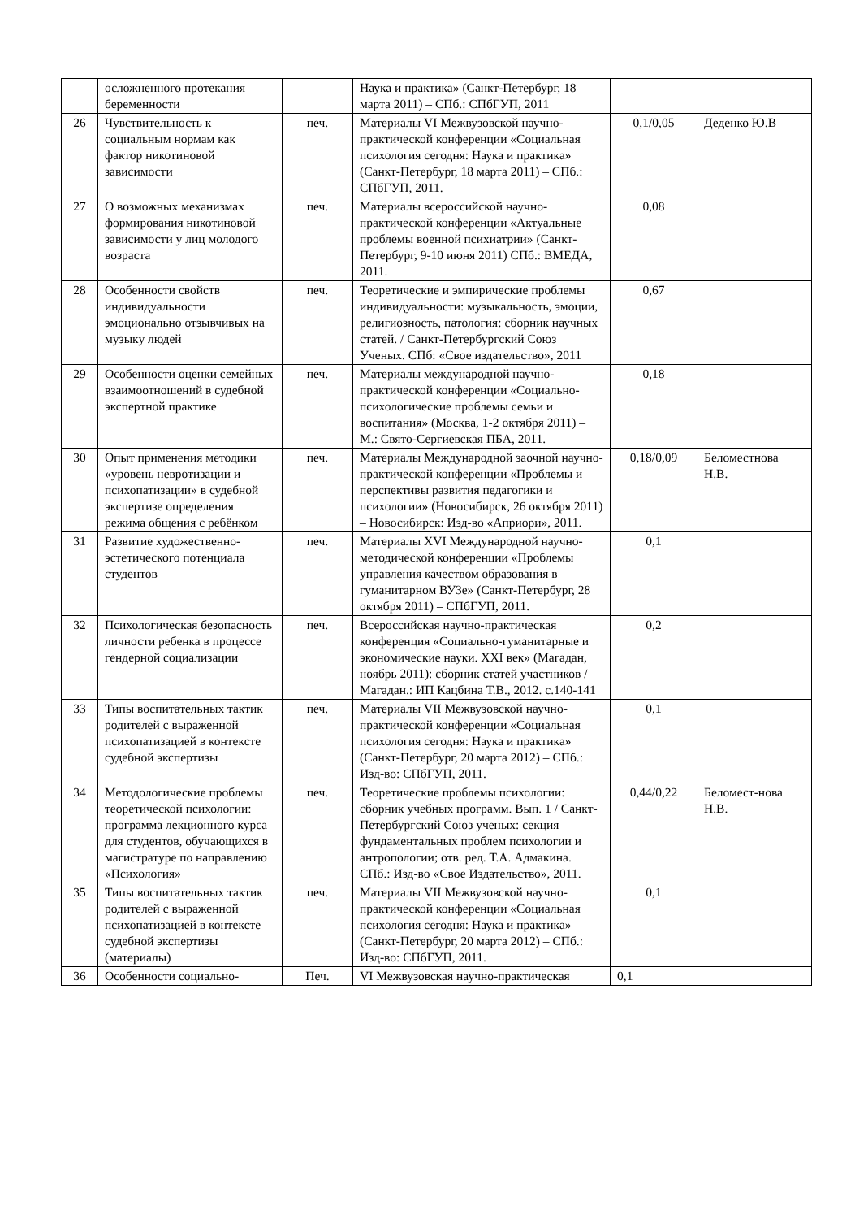| | осложненного протекания беременности | | Наука и практика» (Санкт-Петербург, 18 марта 2011) – СПб.: СПбГУП, 2011 | | |
| 26 | Чувствительность к социальным нормам как фактор никотиновой зависимости | печ. | Материалы VI Межвузовской научно-практической конференции «Социальная психология сегодня: Наука и практика» (Санкт-Петербург, 18 марта 2011) – СПб.: СПбГУП, 2011. | 0,1/0,05 | Деденко Ю.В |
| 27 | О возможных механизмах формирования никотиновой зависимости у лиц молодого возраста | печ. | Материалы всероссийской научно-практической конференции «Актуальные проблемы военной психиатрии» (Санкт-Петербург, 9-10 июня 2011) СПб.: ВМЕДА, 2011. | 0,08 | |
| 28 | Особенности свойств индивидуальности эмоционально отзывчивых на музыку людей | печ. | Теоретические и эмпирические проблемы индивидуальности: музыкальность, эмоции, религиозность, патология: сборник научных статей. / Санкт-Петербургский Союз Ученых. СПб: «Свое издательство», 2011 | 0,67 | |
| 29 | Особенности оценки семейных взаимоотношений в судебной экспертной практике | печ. | Материалы международной научно-практической конференции «Социально-психологические проблемы семьи и воспитания» (Москва, 1-2 октября 2011) – М.: Свято-Сергиевская ПБА, 2011. | 0,18 | |
| 30 | Опыт применения методики «уровень невротизации и психопатизации» в судебной экспертизе определения режима общения с ребёнком | печ. | Материалы Международной заочной научно-практической конференции «Проблемы и перспективы развития педагогики и психологии» (Новосибирск, 26 октября 2011) – Новосибирск: Изд-во «Априори», 2011. | 0,18/0,09 | Беломестнова Н.В. |
| 31 | Развитие художественно-эстетического потенциала студентов | печ. | Материалы XVI Международной научно-методической конференции «Проблемы управления качеством образования в гуманитарном ВУЗе» (Санкт-Петербург, 28 октября 2011) – СПбГУП, 2011. | 0,1 | |
| 32 | Психологическая безопасность личности ребенка в процессе гендерной социализации | печ. | Всероссийская научно-практическая конференция «Социально-гуманитарные и экономические науки. XXI век» (Магадан, ноябрь 2011): сборник статей участников / Магадан.: ИП Кацбина Т.В., 2012. с.140-141 | 0,2 | |
| 33 | Типы воспитательных тактик родителей с выраженной психопатизацией в контексте судебной экспертизы | печ. | Материалы VII Межвузовской научно-практической конференции «Социальная психология сегодня: Наука и практика» (Санкт-Петербург, 20 марта 2012) – СПб.: Изд-во: СПбГУП, 2011. | 0,1 | |
| 34 | Методологические проблемы теоретической психологии: программа лекционного курса для студентов, обучающихся в магистратуре по направлению «Психология» | печ. | Теоретические проблемы психологии: сборник учебных программ. Вып. 1 / Санкт-Петербургский Союз ученых: секция фундаментальных проблем психологии и антропологии; отв. ред. Т.А. Адмакина. СПб.: Изд-во «Свое Издательство», 2011. | 0,44/0,22 | Беломест-нова Н.В. |
| 35 | Типы воспитательных тактик родителей с выраженной психопатизацией в контексте судебной экспертизы (материалы) | печ. | Материалы VII Межвузовской научно-практической конференции «Социальная психология сегодня: Наука и практика» (Санкт-Петербург, 20 марта 2012) – СПб.: Изд-во: СПбГУП, 2011. | 0,1 | |
| 36 | Особенности социально- | Печ. | VI Межвузовская научно-практическая | 0,1 | |